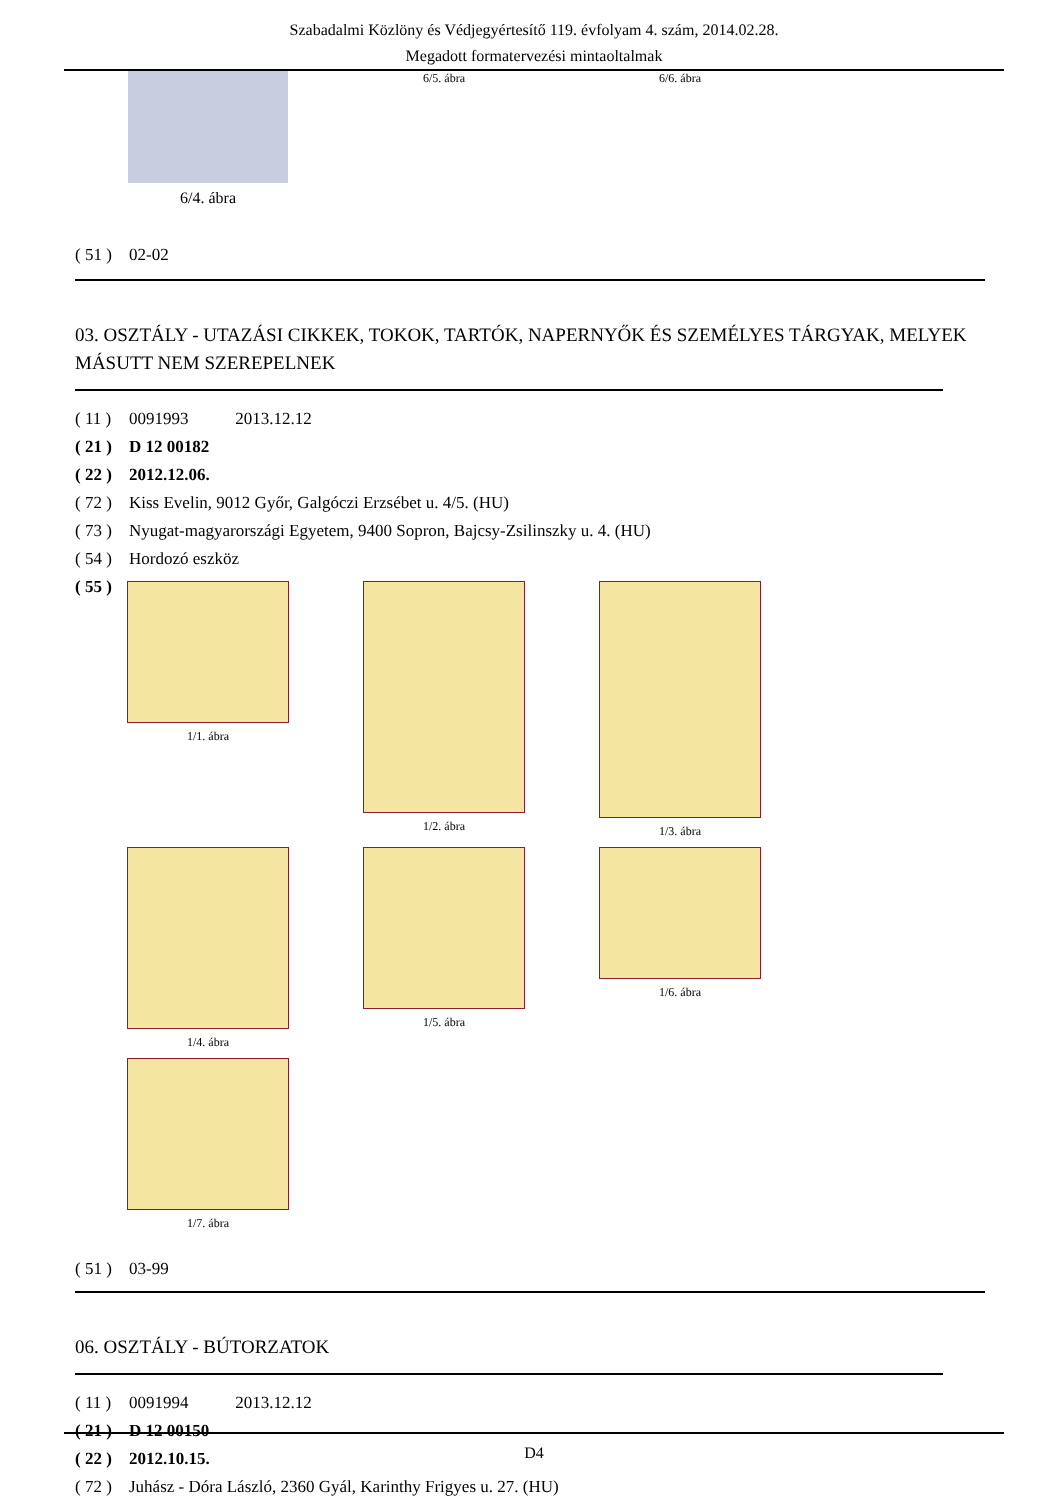Szabadalmi Közlöny és Védjegyértesítő 119. évfolyam 4. szám, 2014.02.28.
Megadott formatervezési mintaoltalmak
6/4. ábra
6/5. ábra
6/6. ábra
( 51 ) 02-02
03. OSZTÁLY - UTAZÁSI CIKKEK, TOKOK, TARTÓK, NAPERNYŐK ÉS SZEMÉLYES TÁRGYAK, MELYEK MÁSUTT NEM SZEREPELNEK
( 11 ) 0091993 2013.12.12
( 21 ) D 12 00182
( 22 ) 2012.12.06.
( 72 ) Kiss Evelin, 9012 Győr, Galgóczi Erzsébet u. 4/5. (HU)
( 73 ) Nyugat-magyarországi Egyetem, 9400 Sopron, Bajcsy-Zsilinszky u. 4. (HU)
( 54 ) Hordozó eszköz
( 55 )
1/1. ábra
1/2. ábra
1/3. ábra
1/4. ábra
1/5. ábra
1/6. ábra
1/7. ábra
( 51 ) 03-99
06. OSZTÁLY - BÚTORZATOK
( 11 ) 0091994 2013.12.12
( 21 ) D 12 00150
( 22 ) 2012.10.15.
( 72 ) Juhász - Dóra László, 2360 Gyál, Karinthy Frigyes u. 27. (HU)
D4